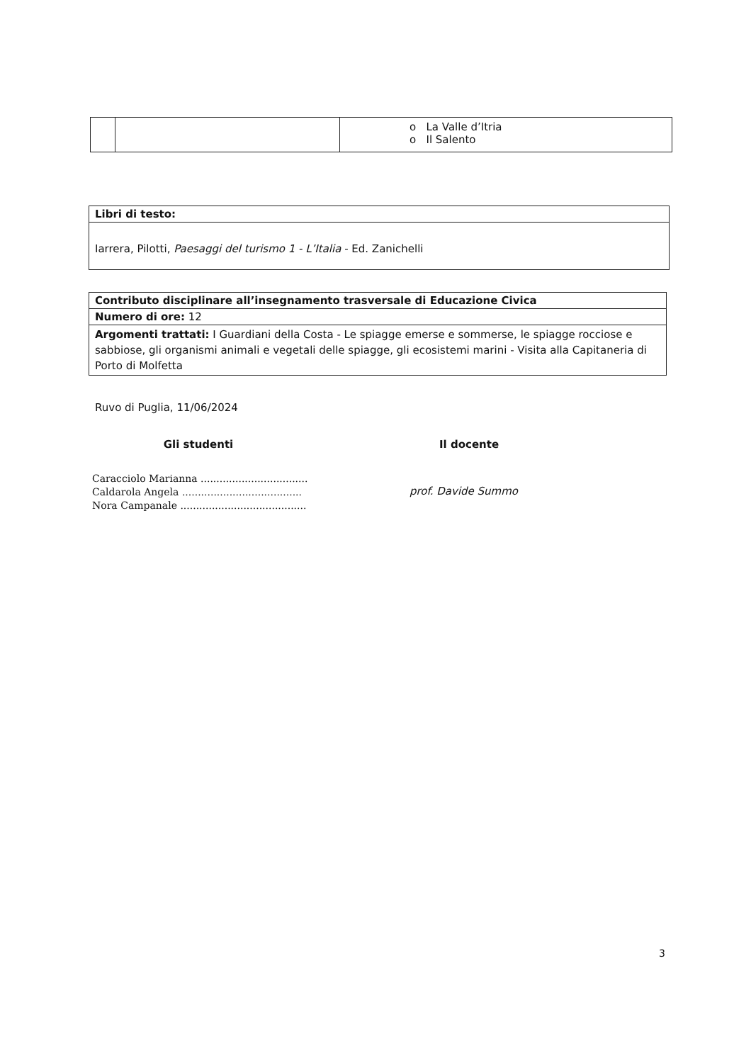| | | o La Valle d’Itria o Il Salento |
| Libri di testo: |
| Iarrera, Pilotti, Paesaggi del turismo 1 - L’Italia - Ed. Zanichelli |
| Contributo disciplinare all’insegnamento trasversale di Educazione Civica |
| Numero di ore: 12 |
| Argomenti trattati: I Guardiani della Costa - Le spiagge emerse e sommerse, le spiagge rocciose e sabbiose, gli organismi animali e vegetali delle spiagge, gli ecosistemi marini - Visita alla Capitaneria di Porto di Molfetta |
Ruvo di Puglia, 11/06/2024
Gli studenti
Caracciolo Marianna ..................................
Caldarola Angela ......................................
Nora Campanale ........................................
Il docente
prof. Davide Summo
3